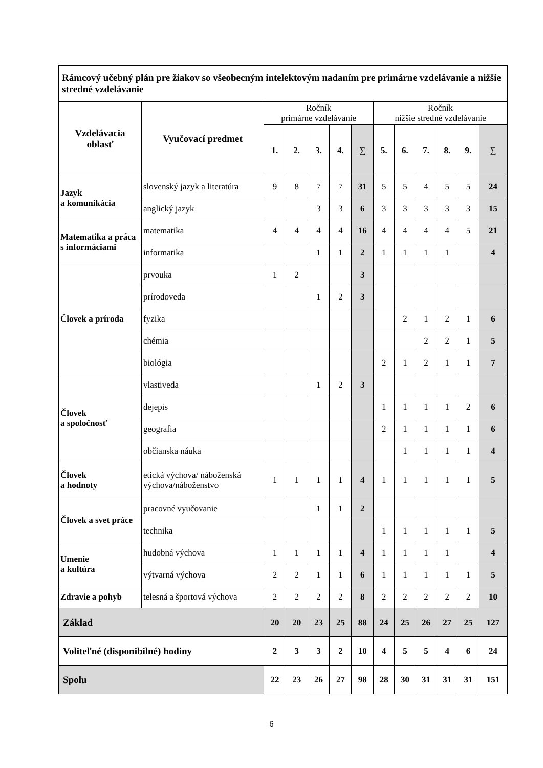| Rámcový učebný plán pre žiakov so všeobecným intelektovým nadaním pre primárne vzdelávanie a nižšie stredné vzdelávanie | | | | | | | | | | | | |
| Vzdelávacia oblasť | Vyučovací predmet | Ročník primárne vzdelávanie | | | | | Ročník nižšie stredné vzdelávanie | | | | | |
| | | 1. | 2. | 3. | 4. | ∑ | 5. | 6. | 7. | 8. | 9. | ∑ |
| Jazyk a komunikácia | slovenský jazyk a literatúra | 9 | 8 | 7 | 7 | 31 | 5 | 5 | 4 | 5 | 5 | 24 |
| | anglický jazyk | | | 3 | 3 | 6 | 3 | 3 | 3 | 3 | 3 | 15 |
| Matematika a práca s informáciami | matematika | 4 | 4 | 4 | 4 | 16 | 4 | 4 | 4 | 4 | 5 | 21 |
| | informatika | | | 1 | 1 | 2 | 1 | 1 | 1 | 1 | | 4 |
| Človek a príroda | prvouka | 1 | 2 | | | 3 | | | | | | |
| | prírodoveda | | | 1 | 2 | 3 | | | | | | |
| | fyzika | | | | | | | 2 | 1 | 2 | 1 | 6 |
| | chémia | | | | | | | | 2 | 2 | 1 | 5 |
| | biológia | | | | | | 2 | 1 | 2 | 1 | 1 | 7 |
| Človek a spoločnosť | vlastiveda | | | 1 | 2 | 3 | | | | | | |
| | dejepis | | | | | | 1 | 1 | 1 | 1 | 2 | 6 |
| | geografia | | | | | | 2 | 1 | 1 | 1 | 1 | 6 |
| | občianska náuka | | | | | | | 1 | 1 | 1 | 1 | 4 |
| Človek a hodnoty | etická výchova/ náboženská výchova/náboženstvo | 1 | 1 | 1 | 1 | 4 | 1 | 1 | 1 | 1 | 1 | 5 |
| Človek a svet práce | pracovné vyučovanie | | | 1 | 1 | 2 | | | | | | |
| | technika | | | | | | 1 | 1 | 1 | 1 | 1 | 5 |
| Umenie a kultúra | hudobná výchova | 1 | 1 | 1 | 1 | 4 | 1 | 1 | 1 | 1 | | 4 |
| | výtvarná výchova | 2 | 2 | 1 | 1 | 6 | 1 | 1 | 1 | 1 | 1 | 5 |
| Zdravie a pohyb | telesná a športová výchova | 2 | 2 | 2 | 2 | 8 | 2 | 2 | 2 | 2 | 2 | 10 |
| Základ | | 20 | 20 | 23 | 25 | 88 | 24 | 25 | 26 | 27 | 25 | 127 |
| Voliteľné (disponibilné) hodiny | | 2 | 3 | 3 | 2 | 10 | 4 | 5 | 5 | 4 | 6 | 24 |
| Spolu | | 22 | 23 | 26 | 27 | 98 | 28 | 30 | 31 | 31 | 31 | 151 |
6